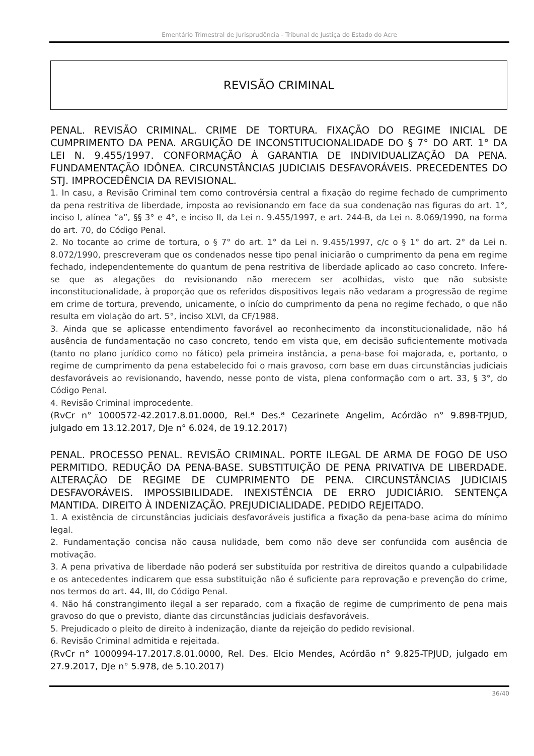Ementário Trimestral de Jurisprudência - Tribunal de Justiça do Estado do Acre
REVISÃO CRIMINAL
PENAL. REVISÃO CRIMINAL. CRIME DE TORTURA. FIXAÇÃO DO REGIME INICIAL DE CUMPRIMENTO DA PENA. ARGUIÇÃO DE INCONSTITUCIONALIDADE DO § 7° DO ART. 1° DA LEI N. 9.455/1997. CONFORMAÇÃO À GARANTIA DE INDIVIDUALIZAÇÃO DA PENA. FUNDAMENTAÇÃO IDÔNEA. CIRCUNSTÂNCIAS JUDICIAIS DESFAVORÁVEIS. PRECEDENTES DO STJ. IMPROCEDÊNCIA DA REVISIONAL.
1. In casu, a Revisão Criminal tem como controvérsia central a fixação do regime fechado de cumprimento da pena restritiva de liberdade, imposta ao revisionando em face da sua condenação nas figuras do art. 1°, inciso I, alínea “a”, §§ 3° e 4°, e inciso II, da Lei n. 9.455/1997, e art. 244-B, da Lei n. 8.069/1990, na forma do art. 70, do Código Penal.
2. No tocante ao crime de tortura, o § 7° do art. 1° da Lei n. 9.455/1997, c/c o § 1° do art. 2° da Lei n. 8.072/1990, prescreveram que os condenados nesse tipo penal iniciarão o cumprimento da pena em regime fechado, independentemente do quantum de pena restritiva de liberdade aplicado ao caso concreto. Infere-se que as alegações do revisionando não merecem ser acolhidas, visto que não subsiste inconstitucionalidade, à proporção que os referidos dispositivos legais não vedaram a progressão de regime em crime de tortura, prevendo, unicamente, o início do cumprimento da pena no regime fechado, o que não resulta em violação do art. 5°, inciso XLVI, da CF/1988.
3. Ainda que se aplicasse entendimento favorável ao reconhecimento da inconstitucionalidade, não há ausência de fundamentação no caso concreto, tendo em vista que, em decisão suficientemente motivada (tanto no plano jurídico como no fático) pela primeira instância, a pena-base foi majorada, e, portanto, o regime de cumprimento da pena estabelecido foi o mais gravoso, com base em duas circunstâncias judiciais desfavoráveis ao revisionando, havendo, nesse ponto de vista, plena conformação com o art. 33, § 3°, do Código Penal.
4. Revisão Criminal improcedente.
(RvCr n° 1000572-42.2017.8.01.0000, Rel.ª Des.ª Cezarinete Angelim, Acórdão n° 9.898-TPJUD, julgado em 13.12.2017, DJe n° 6.024, de 19.12.2017)
PENAL. PROCESSO PENAL. REVISÃO CRIMINAL. PORTE ILEGAL DE ARMA DE FOGO DE USO PERMITIDO. REDUÇÃO DA PENA-BASE. SUBSTITUIÇÃO DE PENA PRIVATIVA DE LIBERDADE. ALTERAÇÃO DE REGIME DE CUMPRIMENTO DE PENA. CIRCUNSTÂNCIAS JUDICIAIS DESFAVORÁVEIS. IMPOSSIBILIDADE. INEXISTÊNCIA DE ERRO JUDICIÁRIO. SENTENÇA MANTIDA. DIREITO À INDENIZAÇÃO. PREJUDICIALIDADE. PEDIDO REJEITADO.
1. A existência de circunstâncias judiciais desfavoráveis justifica a fixação da pena-base acima do mínimo legal.
2. Fundamentação concisa não causa nulidade, bem como não deve ser confundida com ausência de motivação.
3. A pena privativa de liberdade não poderá ser substituída por restritiva de direitos quando a culpabilidade e os antecedentes indicarem que essa substituição não é suficiente para reprovação e prevenção do crime, nos termos do art. 44, III, do Código Penal.
4. Não há constrangimento ilegal a ser reparado, com a fixação de regime de cumprimento de pena mais gravoso do que o previsto, diante das circunstâncias judiciais desfavoráveis.
5. Prejudicado o pleito de direito à indenização, diante da rejeição do pedido revisional.
6. Revisão Criminal admitida e rejeitada.
(RvCr n° 1000994-17.2017.8.01.0000, Rel. Des. Elcio Mendes, Acórdão n° 9.825-TPJUD, julgado em 27.9.2017, DJe n° 5.978, de 5.10.2017)
36/40